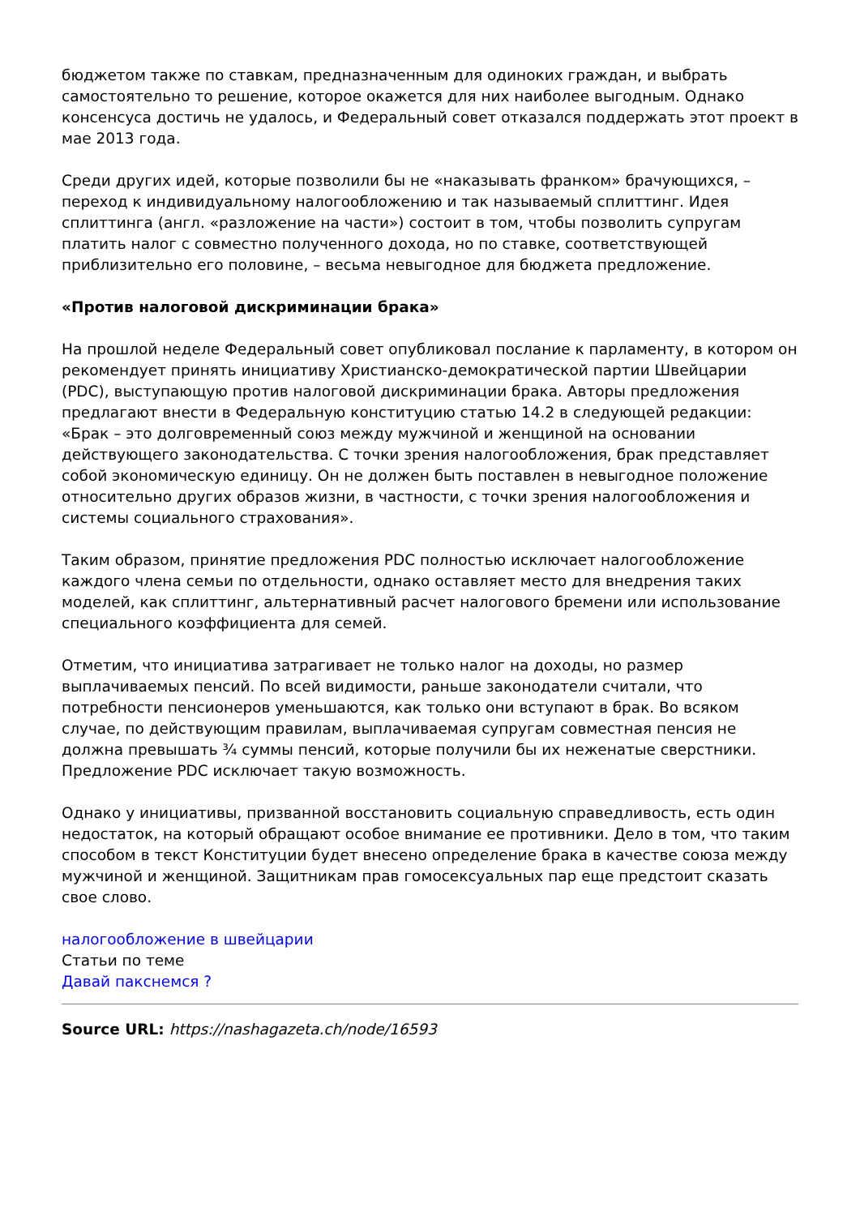бюджетом также по ставкам, предназначенным для одиноких граждан, и выбрать самостоятельно то решение, которое окажется для них наиболее выгодным. Однако консенсуса достичь не удалось, и Федеральный совет отказался поддержать этот проект в мае 2013 года.
Среди других идей, которые позволили бы не «наказывать франком» брачующихся, – переход к индивидуальному налогообложению и так называемый сплиттинг. Идея сплиттинга (англ. «разложение на части») состоит в том, чтобы позволить супругам платить налог с совместно полученного дохода, но по ставке, соответствующей приблизительно его половине, – весьма невыгодное для бюджета предложение.
«Против налоговой дискриминации брака»
На прошлой неделе Федеральный совет опубликовал послание к парламенту, в котором он рекомендует принять инициативу Христианско-демократической партии Швейцарии (PDC), выступающую против налоговой дискриминации брака. Авторы предложения предлагают внести в Федеральную конституцию статью 14.2 в следующей редакции: «Брак – это долговременный союз между мужчиной и женщиной на основании действующего законодательства. С точки зрения налогообложения, брак представляет собой экономическую единицу. Он не должен быть поставлен в невыгодное положение относительно других образов жизни, в частности, с точки зрения налогообложения и системы социального страхования».
Таким образом, принятие предложения PDC полностью исключает налогообложение каждого члена семьи по отдельности, однако оставляет место для внедрения таких моделей, как сплиттинг, альтернативный расчет налогового бремени или использование специального коэффициента для семей.
Отметим, что инициатива затрагивает не только налог на доходы, но размер выплачиваемых пенсий. По всей видимости, раньше законодатели считали, что потребности пенсионеров уменьшаются, как только они вступают в брак. Во всяком случае, по действующим правилам, выплачиваемая супругам совместная пенсия не должна превышать ¾ суммы пенсий, которые получили бы их неженатые сверстники. Предложение PDC исключает такую возможность.
Однако у инициативы, призванной восстановить социальную справедливость, есть один недостаток, на который обращают особое внимание ее противники. Дело в том, что таким способом в текст Конституции будет внесено определение брака в качестве союза между мужчиной и женщиной. Защитникам прав гомосексуальных пар еще предстоит сказать свое слово.
налогообложение в швейцарии
Статьи по теме
Давай пакснемся ?
Source URL: https://nashagazeta.ch/node/16593